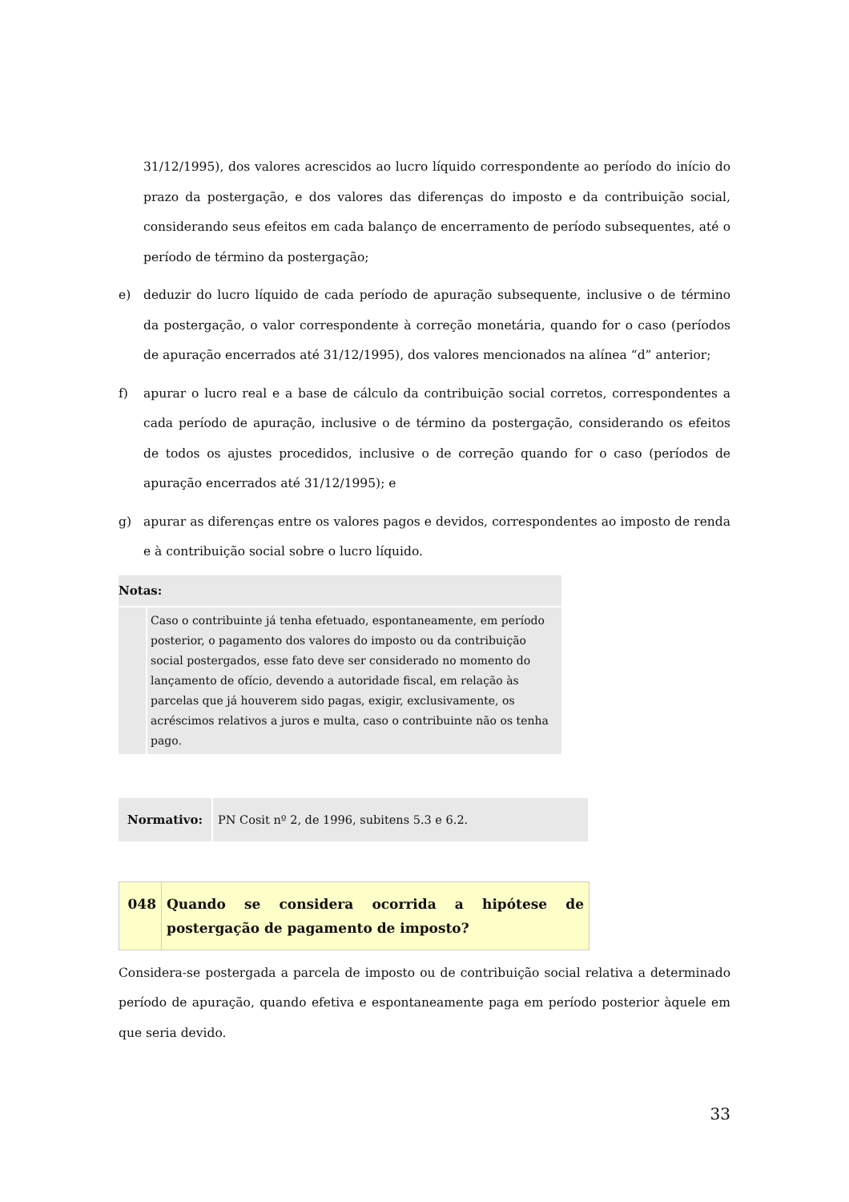31/12/1995), dos valores acrescidos ao lucro líquido correspondente ao período do início do prazo da postergação, e dos valores das diferenças do imposto e da contribuição social, considerando seus efeitos em cada balanço de encerramento de período subsequentes, até o período de término da postergação;
e) deduzir do lucro líquido de cada período de apuração subsequente, inclusive o de término da postergação, o valor correspondente à correção monetária, quando for o caso (períodos de apuração encerrados até 31/12/1995), dos valores mencionados na alínea “d” anterior;
f) apurar o lucro real e a base de cálculo da contribuição social corretos, correspondentes a cada período de apuração, inclusive o de término da postergação, considerando os efeitos de todos os ajustes procedidos, inclusive o de correção quando for o caso (períodos de apuração encerrados até 31/12/1995); e
g) apurar as diferenças entre os valores pagos e devidos, correspondentes ao imposto de renda e à contribuição social sobre o lucro líquido.
| Notas: | |
| --- | --- |
| | Caso o contribuinte já tenha efetuado, espontaneamente, em período posterior, o pagamento dos valores do imposto ou da contribuição social postergados, esse fato deve ser considerado no momento do lançamento de ofício, devendo a autoridade fiscal, em relação às parcelas que já houverem sido pagas, exigir, exclusivamente, os acréscimos relativos a juros e multa, caso o contribuinte não os tenha pago. |
| Normativo: | PN Cosit nº 2, de 1996, subitens 5.3 e 6.2. |
| 048 | Quando se considera ocorrida a hipótese de postergação de pagamento de imposto? |
Considera-se postergada a parcela de imposto ou de contribuição social relativa a determinado período de apuração, quando efetiva e espontaneamente paga em período posterior àquele em que seria devido.
33